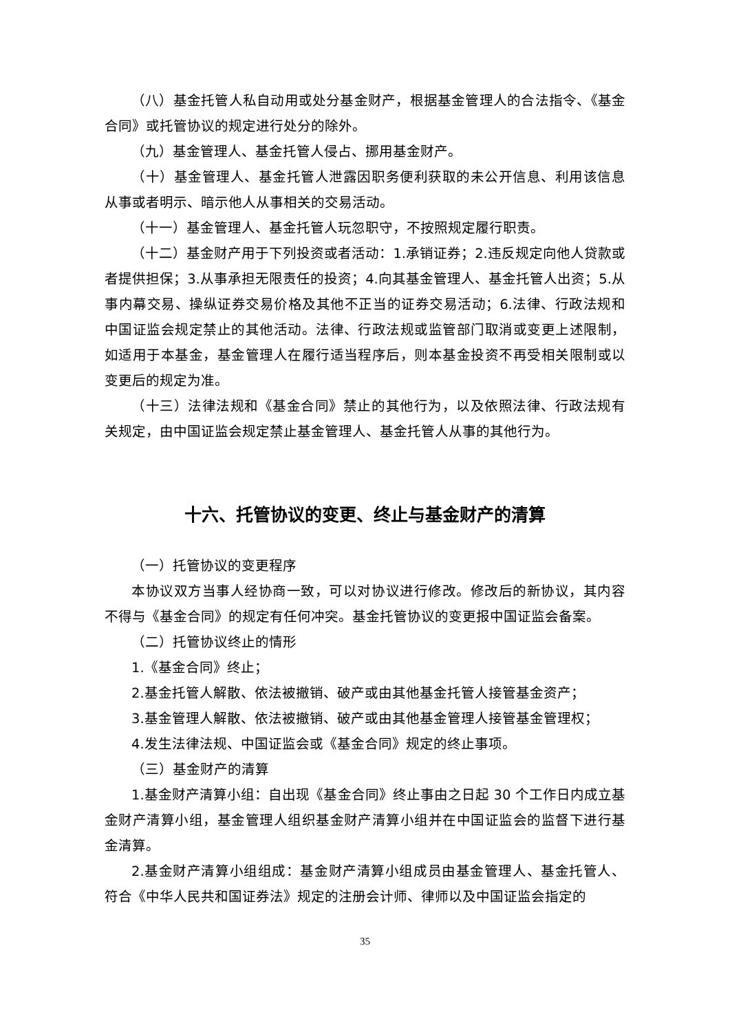（八）基金托管人私自动用或处分基金财产，根据基金管理人的合法指令、《基金合同》或托管协议的规定进行处分的除外。
（九）基金管理人、基金托管人侵占、挪用基金财产。
（十）基金管理人、基金托管人泄露因职务便利获取的未公开信息、利用该信息从事或者明示、暗示他人从事相关的交易活动。
（十一）基金管理人、基金托管人玩忽职守，不按照规定履行职责。
（十二）基金财产用于下列投资或者活动：1.承销证券；2.违反规定向他人贷款或者提供担保；3.从事承担无限责任的投资；4.向其基金管理人、基金托管人出资；5.从事内幕交易、操纵证券交易价格及其他不正当的证券交易活动；6.法律、行政法规和中国证监会规定禁止的其他活动。法律、行政法规或监管部门取消或变更上述限制，如适用于本基金，基金管理人在履行适当程序后，则本基金投资不再受相关限制或以变更后的规定为准。
（十三）法律法规和《基金合同》禁止的其他行为，以及依照法律、行政法规有关规定，由中国证监会规定禁止基金管理人、基金托管人从事的其他行为。
十六、托管协议的变更、终止与基金财产的清算
（一）托管协议的变更程序
本协议双方当事人经协商一致，可以对协议进行修改。修改后的新协议，其内容不得与《基金合同》的规定有任何冲突。基金托管协议的变更报中国证监会备案。
（二）托管协议终止的情形
1.《基金合同》终止；
2.基金托管人解散、依法被撤销、破产或由其他基金托管人接管基金资产；
3.基金管理人解散、依法被撤销、破产或由其他基金管理人接管基金管理权；
4.发生法律法规、中国证监会或《基金合同》规定的终止事项。
（三）基金财产的清算
1.基金财产清算小组：自出现《基金合同》终止事由之日起 30 个工作日内成立基金财产清算小组，基金管理人组织基金财产清算小组并在中国证监会的监督下进行基金清算。
2.基金财产清算小组组成：基金财产清算小组成员由基金管理人、基金托管人、符合《中华人民共和国证券法》规定的注册会计师、律师以及中国证监会指定的
35